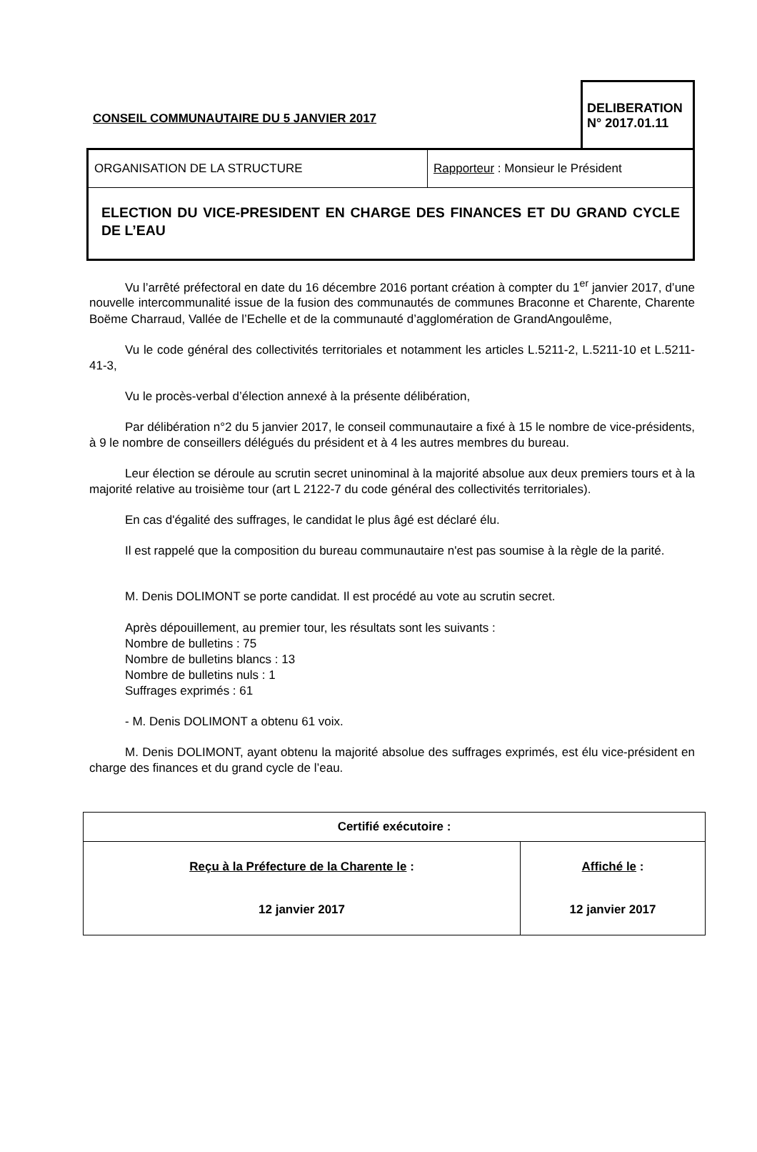CONSEIL COMMUNAUTAIRE DU 5 JANVIER 2017
DELIBERATION
N° 2017.01.11
ORGANISATION DE LA STRUCTURE Rapporteur : Monsieur le Président
ELECTION DU VICE-PRESIDENT EN CHARGE DES FINANCES ET DU GRAND CYCLE DE L’EAU
Vu l’arrêté préfectoral en date du 16 décembre 2016 portant création à compter du 1<sup>er</sup> janvier 2017, d’une nouvelle intercommunalité issue de la fusion des communautés de communes Braconne et Charente, Charente Boëme Charraud, Vallée de l’Echelle et de la communauté d’agglomération de GrandAngoulême,
Vu le code général des collectivités territoriales et notamment les articles L.5211-2, L.5211-10 et L.5211-41-3,
Vu le procès-verbal d’élection annexé à la présente délibération,
Par délibération n°2 du 5 janvier 2017, le conseil communautaire a fixé à 15 le nombre de vice-présidents, à 9 le nombre de conseillers délégués du président et à 4 les autres membres du bureau.
Leur élection se déroule au scrutin secret uninominal à la majorité absolue aux deux premiers tours et à la majorité relative au troisième tour (art L 2122-7 du code général des collectivités territoriales).
En cas d'égalité des suffrages, le candidat le plus âgé est déclaré élu.
Il est rappelé que la composition du bureau communautaire n'est pas soumise à la règle de la parité.
M. Denis DOLIMONT se porte candidat. Il est procédé au vote au scrutin secret.
Après dépouillement, au premier tour, les résultats sont les suivants :
Nombre de bulletins : 75
Nombre de bulletins blancs : 13
Nombre de bulletins nuls : 1
Suffrages exprimés : 61
- M. Denis DOLIMONT a obtenu 61 voix.
M. Denis DOLIMONT, ayant obtenu la majorité absolue des suffrages exprimés, est élu vice-président en charge des finances et du grand cycle de l’eau.
| Certifié exécutoire : | |
| --- | --- |
| Reçu à la Préfecture de la Charente le : 12 janvier 2017 | Affiché le : 12 janvier 2017 |